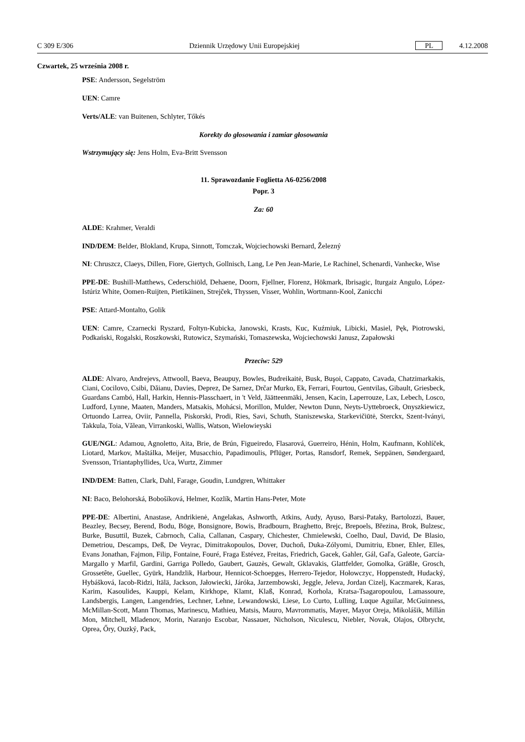C 309 E/306 Dziennik Urzędowy Unii Europejskiej PL 4.12.2008
Czwartek, 25 września 2008 r.
PSE: Andersson, Segelström
UEN: Camre
Verts/ALE: van Buitenen, Schlyter, Tőkés
Korekty do głosowania i zamiar głosowania
Wstrzymujący się: Jens Holm, Eva-Britt Svensson
11. Sprawozdanie Foglietta A6-0256/2008
Popr. 3
Za: 60
ALDE: Krahmer, Veraldi
IND/DEM: Belder, Blokland, Krupa, Sinnott, Tomczak, Wojciechowski Bernard, Železný
NI: Chruszcz, Claeys, Dillen, Fiore, Giertych, Gollnisch, Lang, Le Pen Jean-Marie, Le Rachinel, Schenardi, Vanhecke, Wise
PPE-DE: Bushill-Matthews, Cederschiöld, Dehaene, Doorn, Fjellner, Florenz, Hökmark, Ibrisagic, Iturgaiz Angulo, López-Istúriz White, Oomen-Ruijten, Pietikäinen, Strejček, Thyssen, Visser, Wohlin, Wortmann-Kool, Zanicchi
PSE: Attard-Montalto, Golik
UEN: Camre, Czarnecki Ryszard, Foltyn-Kubicka, Janowski, Krasts, Kuc, Kuźmiuk, Libicki, Masiel, Pęk, Piotrowski, Podkański, Rogalski, Roszkowski, Rutowicz, Szymański, Tomaszewska, Wojciechowski Janusz, Zapałowski
Przeciw: 529
ALDE: Alvaro, Andrejevs, Attwooll, Baeva, Beaupuy, Bowles, Budreikaitė, Busk, Buşoi, Cappato, Cavada, Chatzimarkakis, Ciani, Cocilovo, Csibi, Dăianu, Davies, Deprez, De Sarnez, Drčar Murko, Ek, Ferrari, Fourtou, Gentvilas, Gibault, Griesbeck, Guardans Cambó, Hall, Harkin, Hennis-Plasschaert, in 't Veld, Jäätteenmäki, Jensen, Kacin, Laperrouze, Lax, Lebech, Losco, Ludford, Lynne, Maaten, Manders, Matsakis, Mohácsi, Morillon, Mulder, Newton Dunn, Neyts-Uyttebroeck, Onyszkiewicz, Ortuondo Larrea, Oviir, Pannella, Piskorski, Prodi, Ries, Savi, Schuth, Staniszewska, Starkevičiūtė, Sterckx, Szent-Iványi, Takkula, Toia, Vălean, Virrankoski, Wallis, Watson, Wielowieyski
GUE/NGL: Adamou, Agnoletto, Aita, Brie, de Brún, Figueiredo, Flasarová, Guerreiro, Hénin, Holm, Kaufmann, Kohlíček, Liotard, Markov, Maštálka, Meijer, Musacchio, Papadimoulis, Pflüger, Portas, Ransdorf, Remek, Seppänen, Søndergaard, Svensson, Triantaphyllides, Uca, Wurtz, Zimmer
IND/DEM: Batten, Clark, Dahl, Farage, Goudin, Lundgren, Whittaker
NI: Baco, Belohorská, Bobošíková, Helmer, Kozlík, Martin Hans-Peter, Mote
PPE-DE: Albertini, Anastase, Andrikienė, Angelakas, Ashworth, Atkins, Audy, Ayuso, Barsi-Pataky, Bartolozzi, Bauer, Beazley, Becsey, Berend, Bodu, Böge, Bonsignore, Bowis, Bradbourn, Braghetto, Brejc, Brepoels, Březina, Brok, Bulzesc, Burke, Busuttil, Buzek, Cabrnoch, Calia, Callanan, Caspary, Chichester, Chmielewski, Coelho, Daul, David, De Blasio, Demetriou, Descamps, Deß, De Veyrac, Dimitrakopoulos, Dover, Duchoň, Duka-Zólyomi, Dumitriu, Ebner, Ehler, Elles, Evans Jonathan, Fajmon, Filip, Fontaine, Fouré, Fraga Estévez, Freitas, Friedrich, Gacek, Gahler, Gál, Gaľa, Galeote, García-Margallo y Marfil, Gardini, Garriga Polledo, Gaubert, Gauzès, Gewalt, Gklavakis, Glattfelder, Gomolka, Gräßle, Grosch, Grossetête, Guellec, Gyürk, Handzlik, Harbour, Hennicot-Schoepges, Herrero-Tejedor, Hołowczyc, Hoppenstedt, Hudacký, Hybášková, Iacob-Ridzi, Itälä, Jackson, Jałowiecki, Járóka, Jarzembowski, Jeggle, Jeleva, Jordan Cizelj, Kaczmarek, Karas, Karim, Kasoulides, Kauppi, Kelam, Kirkhope, Klamt, Klaß, Konrad, Korhola, Kratsa-Tsagaropoulou, Lamassoure, Landsbergis, Langen, Langendries, Lechner, Lehne, Lewandowski, Liese, Lo Curto, Lulling, Luque Aguilar, McGuinness, McMillan-Scott, Mann Thomas, Marinescu, Mathieu, Matsis, Mauro, Mavrommatis, Mayer, Mayor Oreja, Mikolášik, Millán Mon, Mitchell, Mladenov, Morin, Naranjo Escobar, Nassauer, Nicholson, Niculescu, Niebler, Novak, Olajos, Olbrycht, Oprea, Őry, Ouzký, Pack,